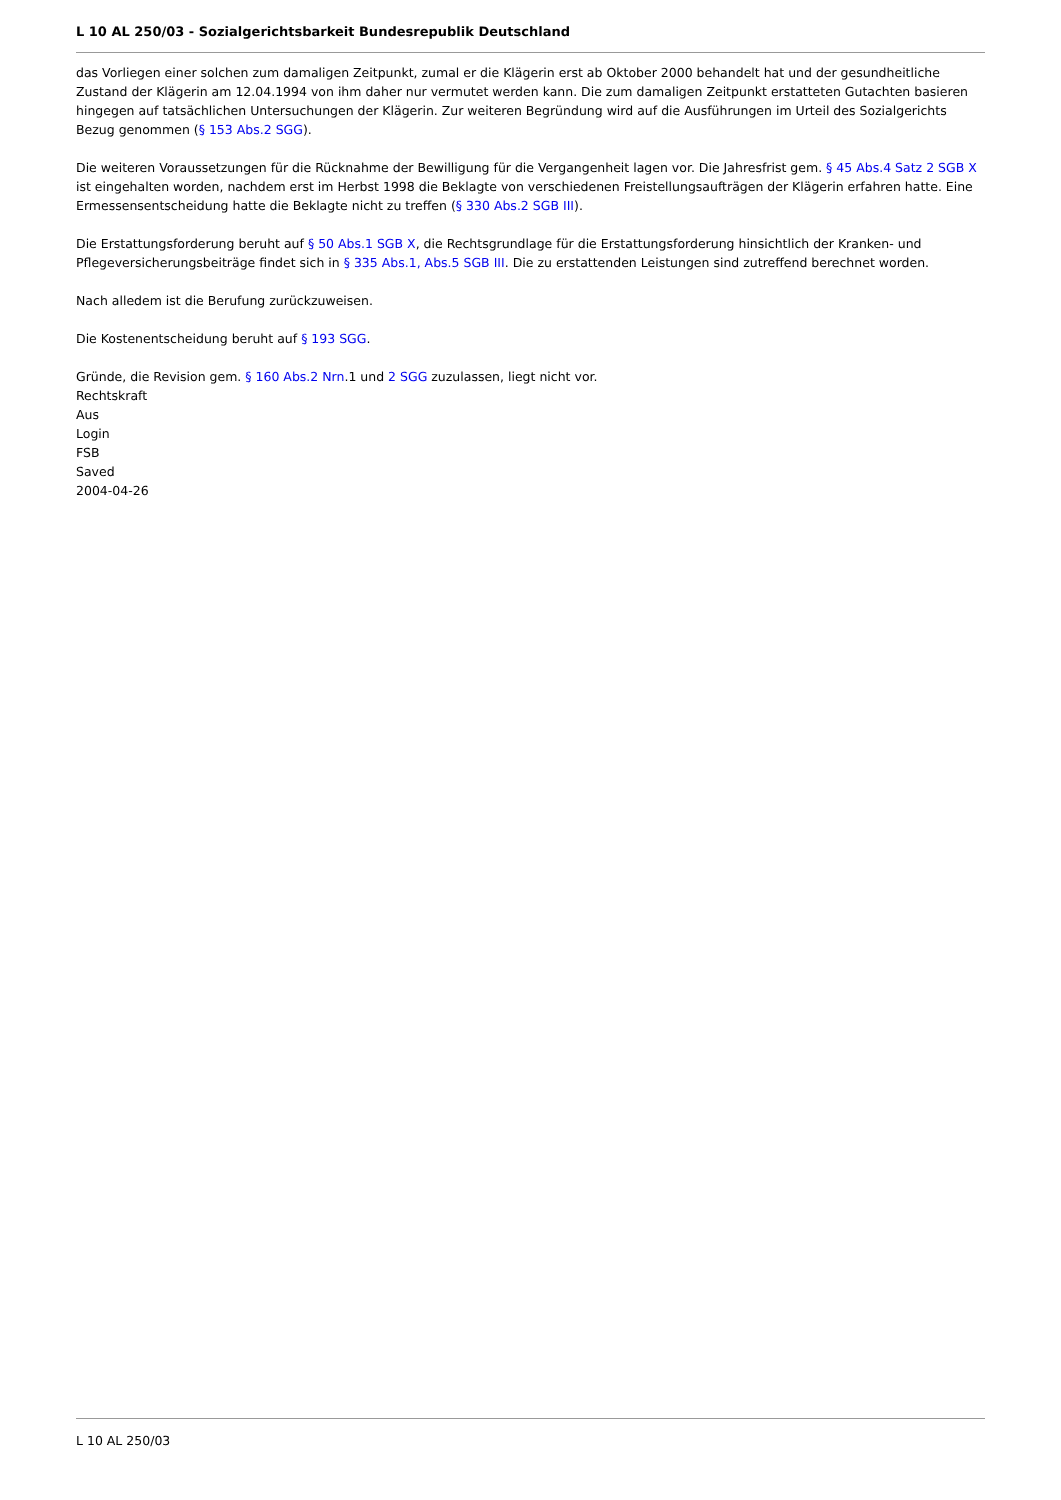L 10 AL 250/03 - Sozialgerichtsbarkeit Bundesrepublik Deutschland
das Vorliegen einer solchen zum damaligen Zeitpunkt, zumal er die Klägerin erst ab Oktober 2000 behandelt hat und der gesundheitliche Zustand der Klägerin am 12.04.1994 von ihm daher nur vermutet werden kann. Die zum damaligen Zeitpunkt erstatteten Gutachten basieren hingegen auf tatsächlichen Untersuchungen der Klägerin. Zur weiteren Begründung wird auf die Ausführungen im Urteil des Sozialgerichts Bezug genommen (§ 153 Abs.2 SGG).
Die weiteren Voraussetzungen für die Rücknahme der Bewilligung für die Vergangenheit lagen vor. Die Jahresfrist gem. § 45 Abs.4 Satz 2 SGB X ist eingehalten worden, nachdem erst im Herbst 1998 die Beklagte von verschiedenen Freistellungsaufträgen der Klägerin erfahren hatte. Eine Ermessensentscheidung hatte die Beklagte nicht zu treffen (§ 330 Abs.2 SGB III).
Die Erstattungsforderung beruht auf § 50 Abs.1 SGB X, die Rechtsgrundlage für die Erstattungsforderung hinsichtlich der Kranken- und Pflegeversicherungsbeiträge findet sich in § 335 Abs.1, Abs.5 SGB III. Die zu erstattenden Leistungen sind zutreffend berechnet worden.
Nach alledem ist die Berufung zurückzuweisen.
Die Kostenentscheidung beruht auf § 193 SGG.
Gründe, die Revision gem. § 160 Abs.2 Nrn.1 und 2 SGG zuzulassen, liegt nicht vor.
Rechtskraft
Aus
Login
FSB
Saved
2004-04-26
L 10 AL 250/03